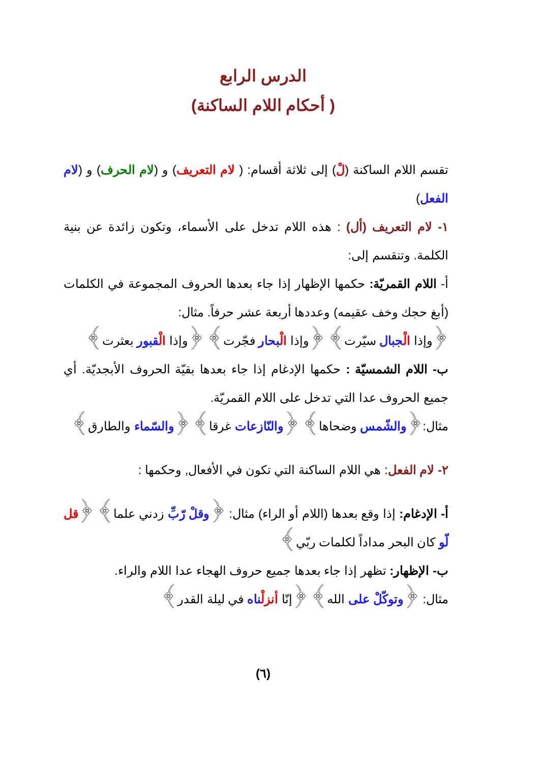الدرس الرابع
( أحكام اللام الساكنة)
تقسم اللام الساكنة (لْ) إلى ثلاثة أقسام: ( لام التعريف) و (لام الحرف) و (لام الفعل)
١- لام التعريف (أل) : هذه اللام تدخل على الأسماء، وتكون زائدة عن بنية الكلمة. وتنقسم إلى:
أ- اللام القمريّة: حكمها الإظهار إذا جاء بعدها الحروف المجموعة في الكلمات (أبغ حجك وخف عقيمه) وعددها أربعة عشر حرفاً. مثال:
﴿وإذا الْجبال سيّرت﴾ ﴿وإذا الْبحار فجّرت﴾ ﴿وإذا الْقبور بعثرت﴾
ب- اللام الشمسيّة : حكمها الإدغام إذا جاء بعدها بقيّة الحروف الأبجديّة. أي جميع الحروف عدا التي تدخل على اللام القمريّة.
مثال:﴿والشّمس وضحاها﴾ ﴿والنّازعات غرقا﴾ ﴿والسّماء والطارق﴾
٢- لام الفعل: هي اللام الساكنة التي تكون في الأفعال, وحكمها :
أ- الإدغام: إذا وقع بعدها (اللام أو الراء) مثال: ﴿وقلْ رّبِّ زدني علما﴾ ﴿قل لّو كان البحر مداداً لكلمات ربّي﴾
ب- الإظهار: تظهر إذا جاء بعدها جميع حروف الهجاء عدا اللام والراء.
مثال: ﴿وتوكّلْ على الله﴾ ﴿إنّا أنزلْناه في ليلة القدر﴾
(٦)